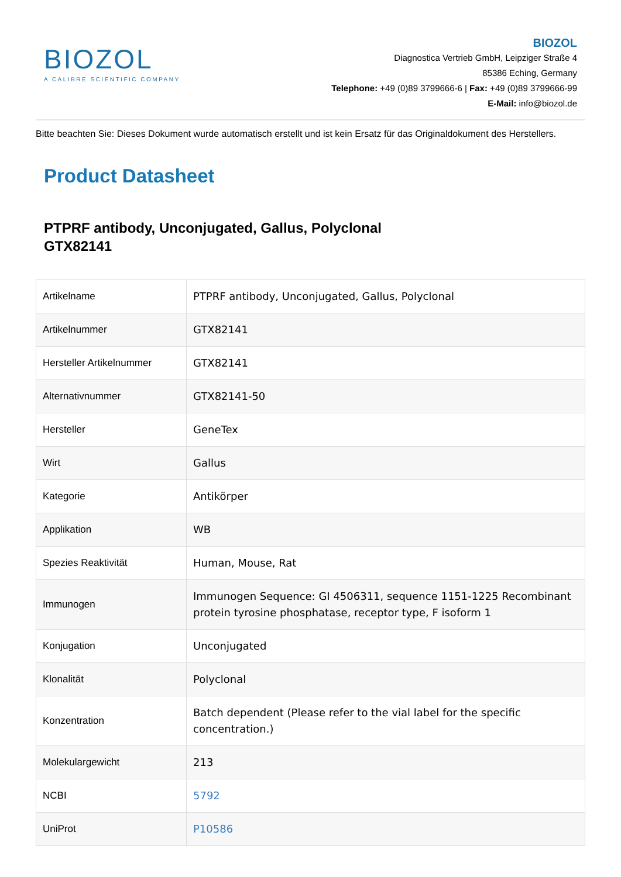BIOZOL
A CALIBRE SCIENTIFIC COMPANY
BIOZOL
Diagnostica Vertrieb GmbH, Leipziger Straße 4
85386 Eching, Germany
Telephone: +49 (0)89 3799666-6 | Fax: +49 (0)89 3799666-99
E-Mail: info@biozol.de
Bitte beachten Sie: Dieses Dokument wurde automatisch erstellt und ist kein Ersatz für das Originaldokument des Herstellers.
Product Datasheet
PTPRF antibody, Unconjugated, Gallus, Polyclonal
GTX82141
| Artikelname | PTPRF antibody, Unconjugated, Gallus, Polyclonal |
| Artikelnummer | GTX82141 |
| Hersteller Artikelnummer | GTX82141 |
| Alternativnummer | GTX82141-50 |
| Hersteller | GeneTex |
| Wirt | Gallus |
| Kategorie | Antikörper |
| Applikation | WB |
| Spezies Reaktivität | Human, Mouse, Rat |
| Immunogen | Immunogen Sequence: GI 4506311, sequence 1151-1225 Recombinant protein tyrosine phosphatase, receptor type, F isoform 1 |
| Konjugation | Unconjugated |
| Klonalität | Polyclonal |
| Konzentration | Batch dependent (Please refer to the vial label for the specific concentration.) |
| Molekulargewicht | 213 |
| NCBI | 5792 |
| UniProt | P10586 |